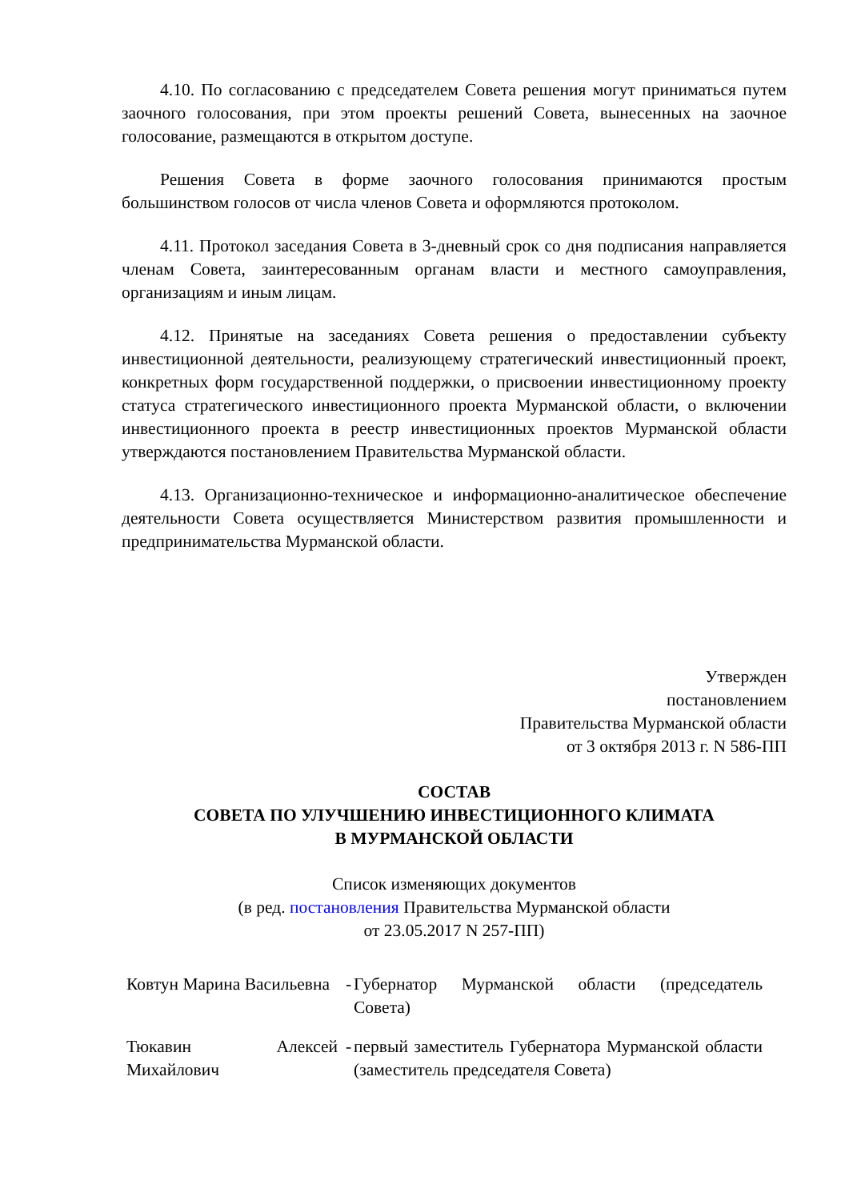4.10. По согласованию с председателем Совета решения могут приниматься путем заочного голосования, при этом проекты решений Совета, вынесенных на заочное голосование, размещаются в открытом доступе.
Решения Совета в форме заочного голосования принимаются простым большинством голосов от числа членов Совета и оформляются протоколом.
4.11. Протокол заседания Совета в 3-дневный срок со дня подписания направляется членам Совета, заинтересованным органам власти и местного самоуправления, организациям и иным лицам.
4.12. Принятые на заседаниях Совета решения о предоставлении субъекту инвестиционной деятельности, реализующему стратегический инвестиционный проект, конкретных форм государственной поддержки, о присвоении инвестиционному проекту статуса стратегического инвестиционного проекта Мурманской области, о включении инвестиционного проекта в реестр инвестиционных проектов Мурманской области утверждаются постановлением Правительства Мурманской области.
4.13. Организационно-техническое и информационно-аналитическое обеспечение деятельности Совета осуществляется Министерством развития промышленности и предпринимательства Мурманской области.
Утвержден
постановлением
Правительства Мурманской области
от 3 октября 2013 г. N 586-ПП
СОСТАВ
СОВЕТА ПО УЛУЧШЕНИЮ ИНВЕСТИЦИОННОГО КЛИМАТА
В МУРМАНСКОЙ ОБЛАСТИ
Список изменяющих документов
(в ред. постановления Правительства Мурманской области
от 23.05.2017 N 257-ПП)
Ковтун Марина Васильевна
-
Губернатор Мурманской области (председатель Совета)
Тюкавин Алексей Михайлович
-
первый заместитель Губернатора Мурманской области (заместитель председателя Совета)